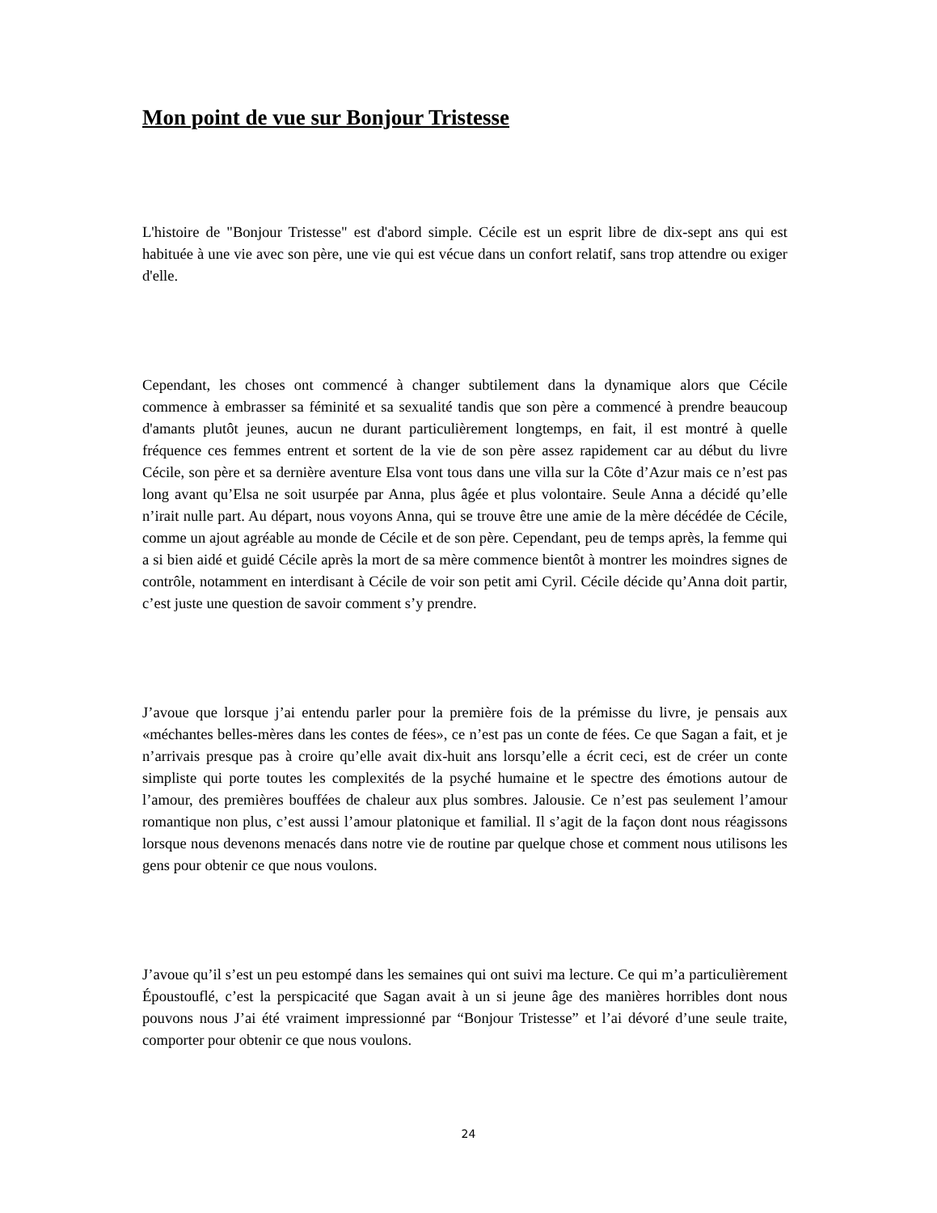Mon point de vue sur Bonjour Tristesse
L'histoire de "Bonjour Tristesse" est d'abord simple. Cécile est un esprit libre de dix-sept ans qui est habituée à une vie avec son père, une vie qui est vécue dans un confort relatif, sans trop attendre ou exiger d'elle.
Cependant, les choses ont commencé à changer subtilement dans la dynamique alors que Cécile commence à embrasser sa féminité et sa sexualité tandis que son père a commencé à prendre beaucoup d'amants plutôt jeunes, aucun ne durant particulièrement longtemps, en fait, il est montré à quelle fréquence ces femmes entrent et sortent de la vie de son père assez rapidement car au début du livre Cécile, son père et sa dernière aventure Elsa vont tous dans une villa sur la Côte d’Azur mais ce n’est pas long avant qu’Elsa ne soit usurpée par Anna, plus âgée et plus volontaire. Seule Anna a décidé qu’elle n’irait nulle part. Au départ, nous voyons Anna, qui se trouve être une amie de la mère décédée de Cécile, comme un ajout agréable au monde de Cécile et de son père. Cependant, peu de temps après, la femme qui a si bien aidé et guidé Cécile après la mort de sa mère commence bientôt à montrer les moindres signes de contrôle, notamment en interdisant à Cécile de voir son petit ami Cyril. Cécile décide qu’Anna doit partir, c’est juste une question de savoir comment s’y prendre.
J’avoue que lorsque j’ai entendu parler pour la première fois de la prémisse du livre, je pensais aux «méchantes belles-mères dans les contes de fées», ce n’est pas un conte de fées. Ce que Sagan a fait, et je n’arrivais presque pas à croire qu’elle avait dix-huit ans lorsqu’elle a écrit ceci, est de créer un conte simpliste qui porte toutes les complexités de la psyché humaine et le spectre des émotions autour de l’amour, des premières bouffées de chaleur aux plus sombres. Jalousie. Ce n’est pas seulement l’amour romantique non plus, c’est aussi l’amour platonique et familial. Il s’agit de la façon dont nous réagissons lorsque nous devenons menacés dans notre vie de routine par quelque chose et comment nous utilisons les gens pour obtenir ce que nous voulons.
J’avoue qu’il s’est un peu estompé dans les semaines qui ont suivi ma lecture. Ce qui m’a particulièrement Époustouflé, c’est la perspicacité que Sagan avait à un si jeune âge des manières horribles dont nous pouvons nous J’ai été vraiment impressionné par “Bonjour Tristesse” et l’ai dévoré d’une seule traite, comporter pour obtenir ce que nous voulons.
24